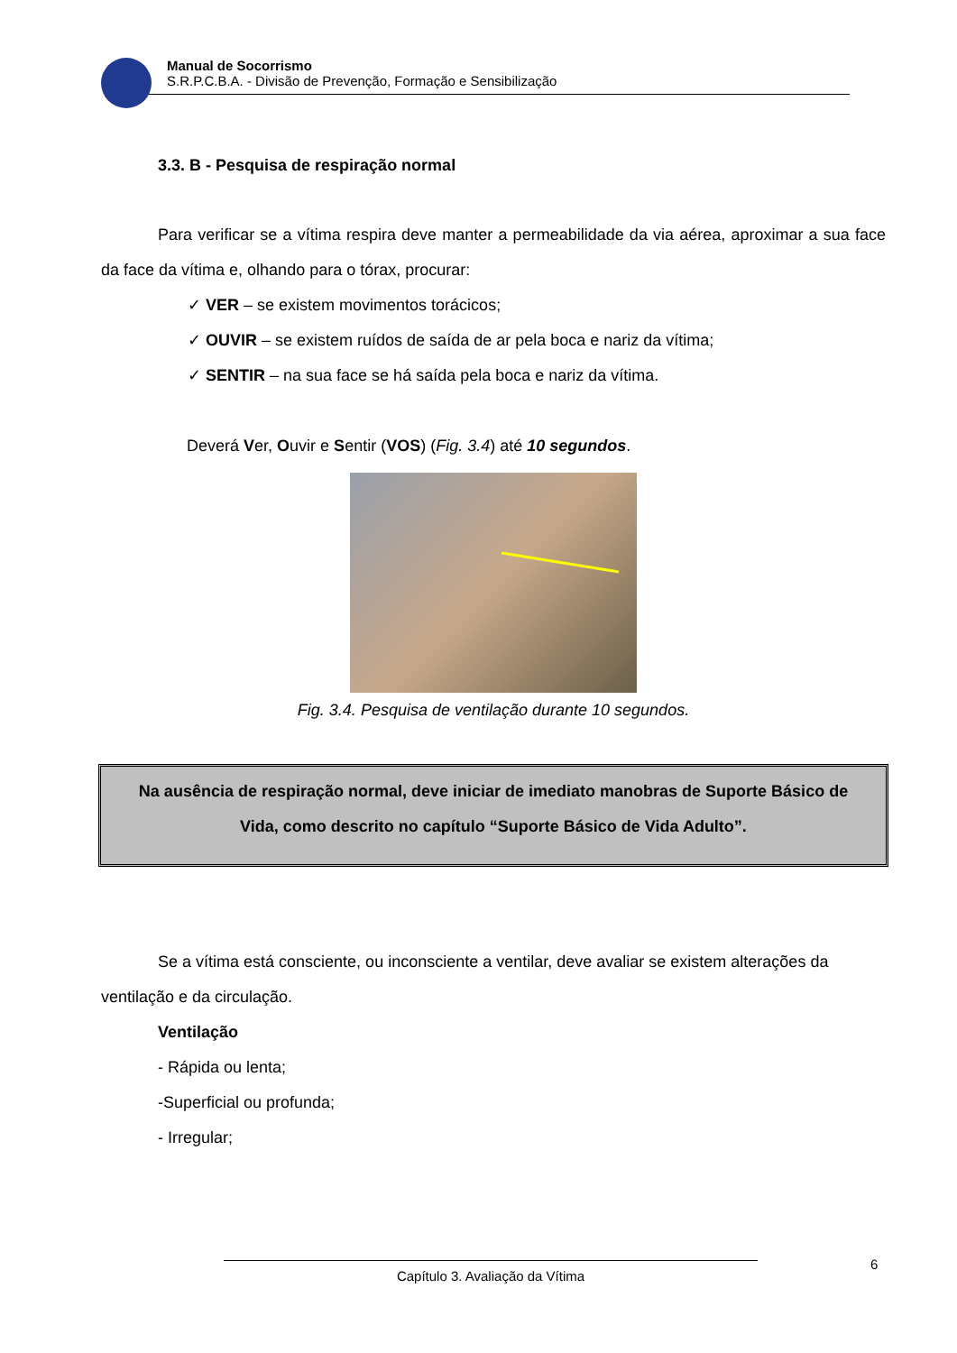Manual de Socorrismo
S.R.P.C.B.A. - Divisão de Prevenção, Formação e Sensibilização
3.3. B - Pesquisa de respiração normal
Para verificar se a vítima respira deve manter a permeabilidade da via aérea, aproximar a sua face da face da vítima e, olhando para o tórax, procurar:
✓ VER – se existem movimentos torácicos;
✓ OUVIR – se existem ruídos de saída de ar pela boca e nariz da vítima;
✓ SENTIR – na sua face se há saída pela boca e nariz da vítima.
Deverá Ver, Ouvir e Sentir (VOS) (Fig. 3.4) até 10 segundos.
Fig. 3.4. Pesquisa de ventilação durante 10 segundos.
Na ausência de respiração normal, deve iniciar de imediato manobras de Suporte Básico de Vida, como descrito no capítulo “Suporte Básico de Vida Adulto”.
Se a vítima está consciente, ou inconsciente a ventilar, deve avaliar se existem alterações da ventilação e da circulação.
Ventilação
- Rápida ou lenta;
-Superficial ou profunda;
- Irregular;
Capítulo 3. Avaliação da Vítima 6